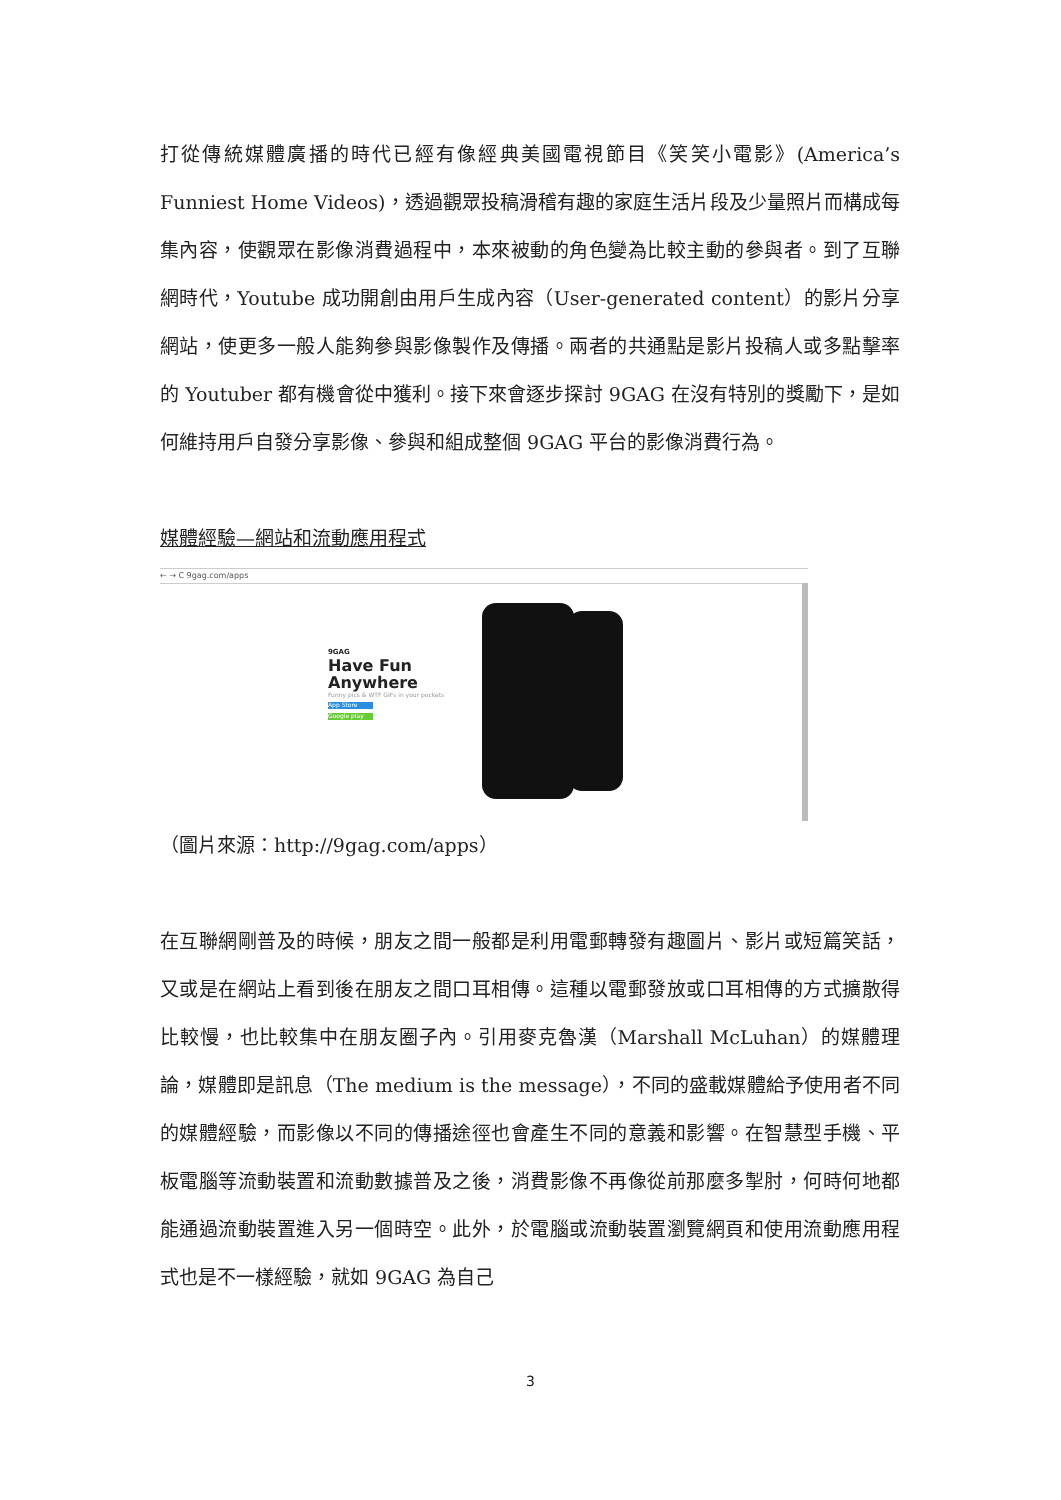打從傳統媒體廣播的時代已經有像經典美國電視節目《笑笑小電影》(America’s Funniest Home Videos)，透過觀眾投稿滑稽有趣的家庭生活片段及少量照片而構成每集內容，使觀眾在影像消費過程中，本來被動的角色變為比較主動的參與者。到了互聯網時代，Youtube 成功開創由用戶生成內容（User-generated content）的影片分享網站，使更多一般人能夠參與影像製作及傳播。兩者的共通點是影片投稿人或多點擊率的 Youtuber 都有機會從中獲利。接下來會逐步探討 9GAG 在沒有特別的獎勵下，是如何維持用戶自發分享影像、參與和組成整個 9GAG 平台的影像消費行為。
媒體經驗—網站和流動應用程式
← → C 9gag.com/apps
9GAG
Have Fun
Anywhere
Funny pics & WTF GIFs in your pockets
App Store
Google play
（圖片來源：http://9gag.com/apps）
在互聯網剛普及的時候，朋友之間一般都是利用電郵轉發有趣圖片、影片或短篇笑話，又或是在網站上看到後在朋友之間口耳相傳。這種以電郵發放或口耳相傳的方式擴散得比較慢，也比較集中在朋友圈子內。引用麥克魯漢（Marshall McLuhan）的媒體理論，媒體即是訊息（The medium is the message），不同的盛載媒體給予使用者不同的媒體經驗，而影像以不同的傳播途徑也會產生不同的意義和影響。在智慧型手機、平板電腦等流動裝置和流動數據普及之後，消費影像不再像從前那麼多掣肘，何時何地都能通過流動裝置進入另一個時空。此外，於電腦或流動裝置瀏覽網頁和使用流動應用程式也是不一樣經驗，就如 9GAG 為自己
3